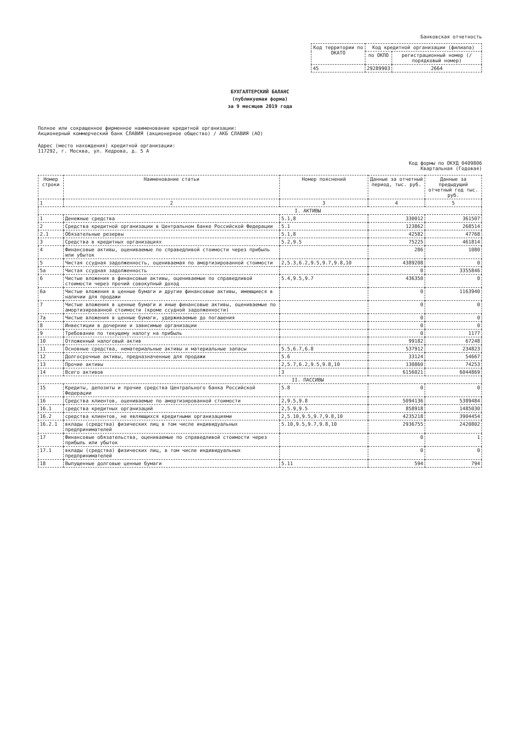Банковская отчетность
| Код территории по ОКАТО | Код кредитной организации (филиала) | |
| | по ОКПО | регистрационный номер (/порядковый номер) |
| 45 | 29289903 | 2664 |
БУХГАЛТЕРСКИЙ БАЛАНС
(публикуемая форма)
за 9 месяцев 2019 года
Полное или сокращенное фирменное наименование кредитной организации:
Акционерный коммерческий банк СЛАВИЯ (акционерное общество) / АКБ СЛАВИЯ (АО)
Адрес (место нахождения) кредитной организации:
117292, г. Москва, ул. Кедрова, д. 5 А
Код формы по ОКУД 0409806
Квартальная (Годовая)
| Номер строки | Наименование статьи | Номер пояснений | Данные за отчетный период, тыс. руб. | Данные за предыдущий отчетный год тыс. руб. |
| --- | --- | --- | --- | --- |
| 1 | 2 | 3 | 4 | 5 |
| I. АКТИВЫ | | | | |
| 1 | Денежные средства | 5.1,8 | 330012 | 361507 |
| 2 | Средства кредитной организации в Центральном банке Российской Федерации | 5.1 | 123862 | 268514 |
| 2.1 | Обязательные резервы | 5.1,8 | 42582 | 47768 |
| 3 | Средства в кредитных организациях | 5.2,9.5 | 75225 | 461814 |
| 4 | Финансовые активы, оцениваемые по справедливой стоимости через прибыль или убыток | | 286 | 1080 |
| 5 | Чистая ссудная задолженность, оцениваемая по амортизированной стоимости | 2,5.3,6.2,9.5,9.7,9.8,10 | 4389208 | 0 |
| 5а | Чистая ссудная задолженность | | 0 | 3355846 |
| 6 | Чистые вложения в финансовые активы, оцениваемые по справедливой стоимости через прочий совокупный доход | 5.4,9.5,9.7 | 436350 | 0 |
| 6а | Чистые вложения в ценные бумаги и другие финансовые активы, имеющиеся в наличии для продажи | | 0 | 1163940 |
| 7 | Чистые вложения в ценные бумаги и иные финансовые активы, оцениваемые по амортизированной стоимости (кроме ссудной задолженности) | | 0 | 0 |
| 7а | Чистые вложения в ценные бумаги, удерживаемые до погашения | | 0 | 0 |
| 8 | Инвестиции в дочерние и зависимые организации | | 0 | 0 |
| 9 | Требование по текущему налогу на прибыль | | 0 | 1177 |
| 10 | Отложенный налоговый актив | | 99182 | 67248 |
| 11 | Основные средства, нематериальные активы и материальные запасы | 5.5,6.7,6.8 | 537912 | 234823 |
| 12 | Долгосрочные активы, предназначенные для продажи | 5.6 | 33124 | 54667 |
| 13 | Прочие активы | 2,5.7,6.2,9.5,9.8,10 | 130860 | 74253 |
| 14 | Всего активов | 3 | 6156021 | 6044869 |
| II. ПАССИВЫ | | | | |
| 15 | Кредиты, депозиты и прочие средства Центрального банка Российской Федерации | 5.8 | 0 | 0 |
| 16 | Средства клиентов, оцениваемые по амортизированной стоимости | 2,9.5,9.8 | 5094136 | 5389484 |
| 16.1 | средства кредитных организаций | 2,5.9,9.5 | 858918 | 1485030 |
| 16.2 | средства клиентов, не являющихся кредитными организациями | 2,5.10,9.5,9.7,9.8,10 | 4235218 | 3904454 |
| 16.2.1 | вклады (средства) физических лиц в том числе индивидуальных предпринимателей | 5.10,9.5,9.7,9.8,10 | 2936755 | 2420802 |
| 17 | Финансовые обязательства, оцениваемые по справедливой стоимости через прибыль или убыток | | 0 | 1 |
| 17.1 | вклады (средства) физических лиц, в том числе индивидуальных предпринимателей | | 0 | 0 |
| 18 | Выпущенные долговые ценные бумаги | 5.11 | 594 | 794 |